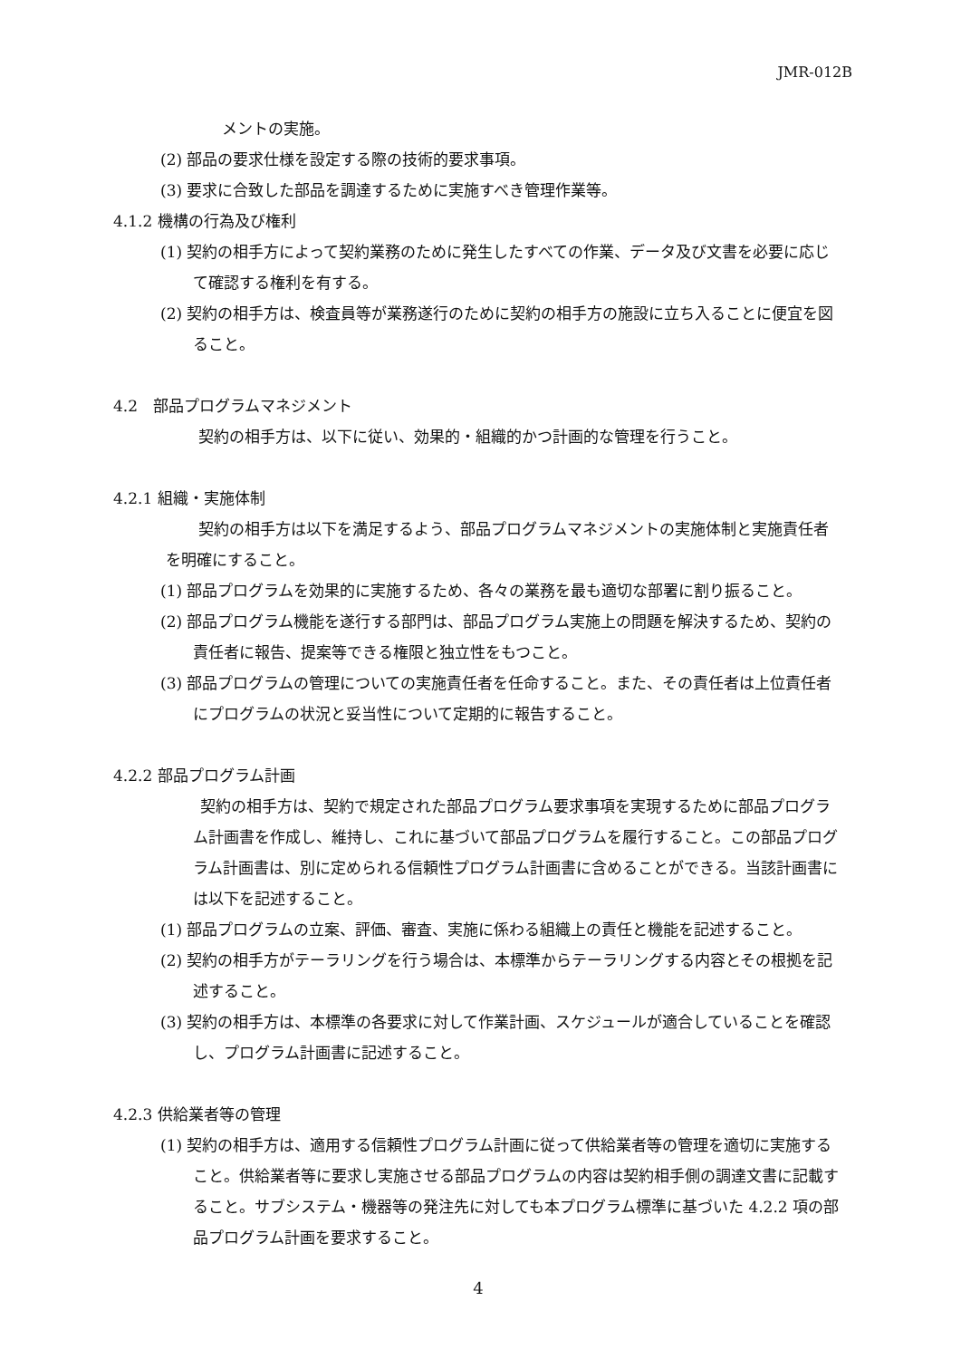JMR-012B
メントの実施。
(2) 部品の要求仕様を設定する際の技術的要求事項。
(3) 要求に合致した部品を調達するために実施すべき管理作業等。
4.1.2 機構の行為及び権利
(1) 契約の相手方によって契約業務のために発生したすべての作業、データ及び文書を必要に応じて確認する権利を有する。
(2) 契約の相手方は、検査員等が業務遂行のために契約の相手方の施設に立ち入ることに便宜を図ること。
4.2　部品プログラムマネジメント
契約の相手方は、以下に従い、効果的・組織的かつ計画的な管理を行うこと。
4.2.1 組織・実施体制
契約の相手方は以下を満足するよう、部品プログラムマネジメントの実施体制と実施責任者を明確にすること。
(1) 部品プログラムを効果的に実施するため、各々の業務を最も適切な部署に割り振ること。
(2) 部品プログラム機能を遂行する部門は、部品プログラム実施上の問題を解決するため、契約の責任者に報告、提案等できる権限と独立性をもつこと。
(3) 部品プログラムの管理についての実施責任者を任命すること。また、その責任者は上位責任者にプログラムの状況と妥当性について定期的に報告すること。
4.2.2 部品プログラム計画
契約の相手方は、契約で規定された部品プログラム要求事項を実現するために部品プログラム計画書を作成し、維持し、これに基づいて部品プログラムを履行すること。この部品プログラム計画書は、別に定められる信頼性プログラム計画書に含めることができる。当該計画書には以下を記述すること。
(1) 部品プログラムの立案、評価、審査、実施に係わる組織上の責任と機能を記述すること。
(2) 契約の相手方がテーラリングを行う場合は、本標準からテーラリングする内容とその根拠を記述すること。
(3) 契約の相手方は、本標準の各要求に対して作業計画、スケジュールが適合していることを確認し、プログラム計画書に記述すること。
4.2.3 供給業者等の管理
(1) 契約の相手方は、適用する信頼性プログラム計画に従って供給業者等の管理を適切に実施すること。供給業者等に要求し実施させる部品プログラムの内容は契約相手側の調達文書に記載すること。サブシステム・機器等の発注先に対しても本プログラム標準に基づいた 4.2.2 項の部品プログラム計画を要求すること。
4